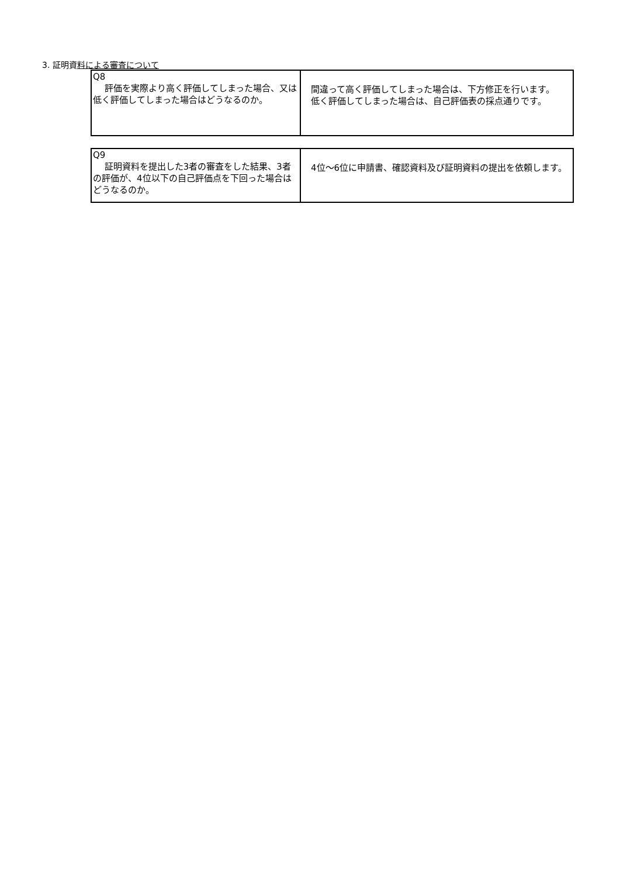3. 証明資料による審査について
| Q8 評価を実際より高く評価してしまった場合、又は低く評価してしまった場合はどうなるのか。 | 間違って高く評価してしまった場合は、下方修正を行います。 低く評価してしまった場合は、自己評価表の採点通りです。 |
| Q9 証明資料を提出した3者の審査をした結果、3者の評価が、4位以下の自己評価点を下回った場合はどうなるのか。 | 4位〜6位に申請書、確認資料及び証明資料の提出を依頼します。 |